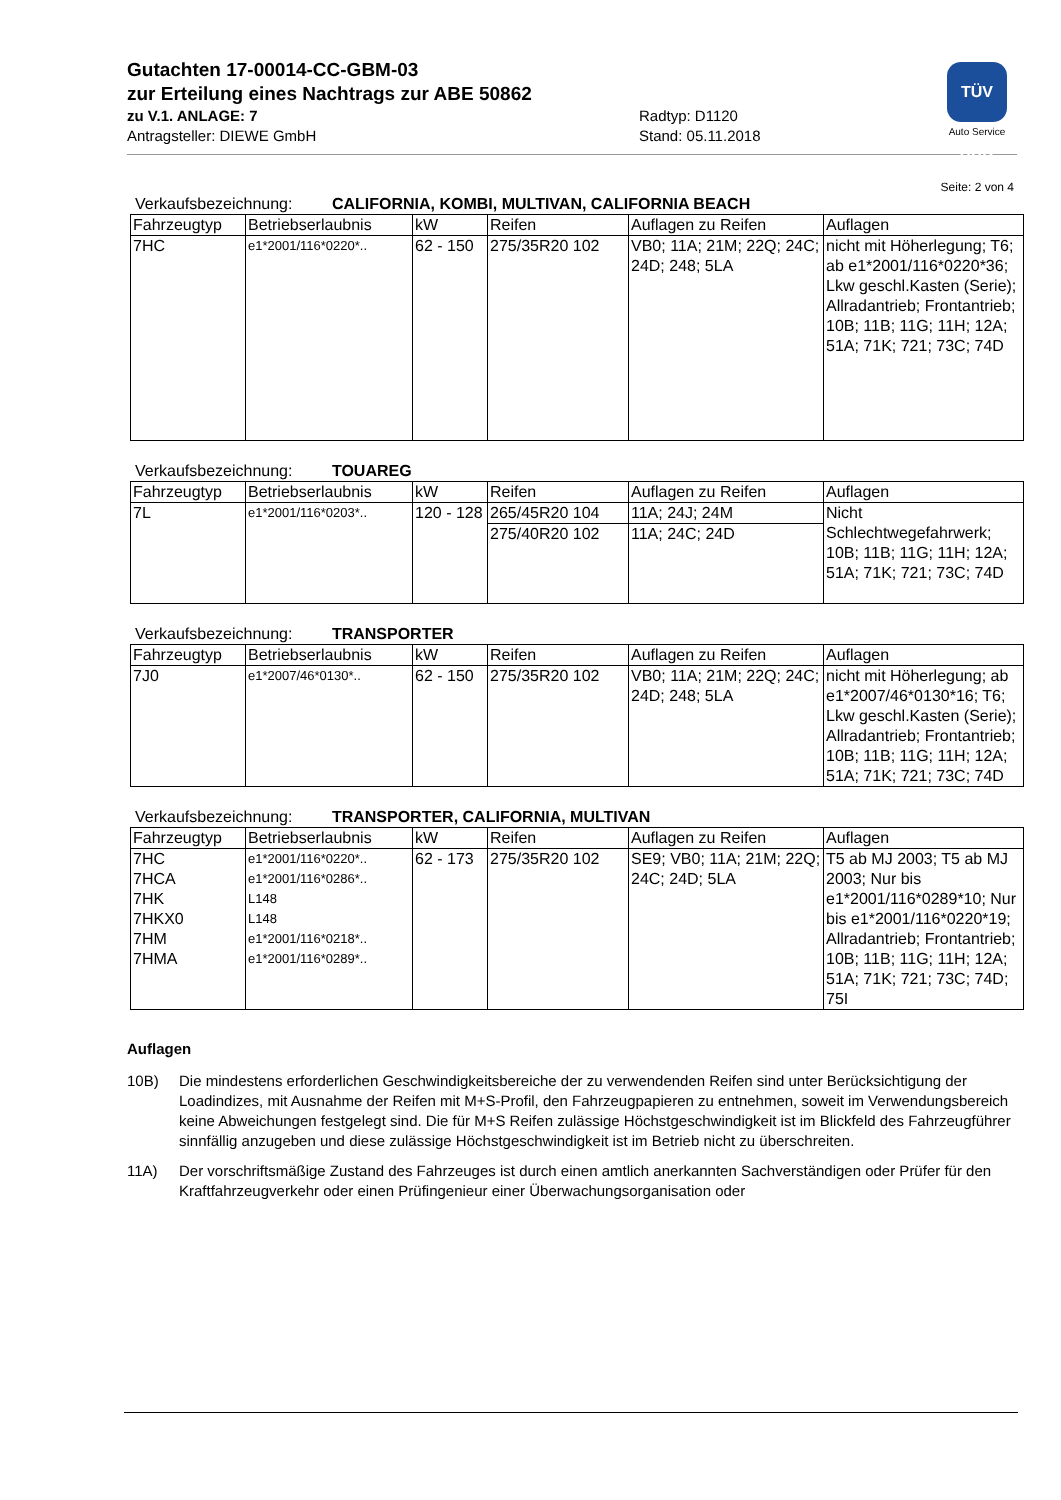Gutachten 17-00014-CC-GBM-03
zur Erteilung eines Nachtrags zur ABE 50862
zu V.1. ANLAGE: 7
Antragsteller: DIEWE GmbH
Radtyp: D1120
Stand: 05.11.2018
TÜV SÜD
Auto Service
Seite: 2 von 4
Verkaufsbezeichnung: CALIFORNIA, KOMBI, MULTIVAN, CALIFORNIA BEACH
| Fahrzeugtyp | Betriebserlaubnis | kW | Reifen | Auflagen zu Reifen | Auflagen |
| --- | --- | --- | --- | --- | --- |
| 7HC | e1*2001/116*0220*.. | 62 - 150 | 275/35R20 102 | VB0; 11A; 21M; 22Q; 24C; 24D; 248; 5LA | nicht mit Höherlegung; T6; ab e1*2001/116*0220*36; Lkw geschl.Kasten (Serie); Allradantrieb; Frontantrieb; 10B; 11B; 11G; 11H; 12A; 51A; 71K; 721; 73C; 74D |
Verkaufsbezeichnung: TOUAREG
| Fahrzeugtyp | Betriebserlaubnis | kW | Reifen | Auflagen zu Reifen | Auflagen |
| --- | --- | --- | --- | --- | --- |
| 7L | e1*2001/116*0203*.. | 120 - 128 | 265/45R20 104 | 11A; 24J; 24M | Nicht Schlechtwegefahrwerk; 10B; 11B; 11G; 11H; 12A; 51A; 71K; 721; 73C; 74D |
| | | | 275/40R20 102 | 11A; 24C; 24D | |
Verkaufsbezeichnung: TRANSPORTER
| Fahrzeugtyp | Betriebserlaubnis | kW | Reifen | Auflagen zu Reifen | Auflagen |
| --- | --- | --- | --- | --- | --- |
| 7J0 | e1*2007/46*0130*.. | 62 - 150 | 275/35R20 102 | VB0; 11A; 21M; 22Q; 24C; 24D; 248; 5LA | nicht mit Höherlegung; ab e1*2007/46*0130*16; T6; Lkw geschl.Kasten (Serie); Allradantrieb; Frontantrieb; 10B; 11B; 11G; 11H; 12A; 51A; 71K; 721; 73C; 74D |
Verkaufsbezeichnung: TRANSPORTER, CALIFORNIA, MULTIVAN
| Fahrzeugtyp | Betriebserlaubnis | kW | Reifen | Auflagen zu Reifen | Auflagen |
| --- | --- | --- | --- | --- | --- |
| 7HC 7HCA 7HK 7HKX0 7HM 7HMA | e1*2001/116*0220*.. e1*2001/116*0286*.. L148 L148 e1*2001/116*0218*.. e1*2001/116*0289*.. | 62 - 173 | 275/35R20 102 | SE9; VB0; 11A; 21M; 22Q; 24C; 24D; 5LA | T5 ab MJ 2003; T5 ab MJ 2003; Nur bis e1*2001/116*0289*10; Nur bis e1*2001/116*0220*19; Allradantrieb; Frontantrieb; 10B; 11B; 11G; 11H; 12A; 51A; 71K; 721; 73C; 74D; 75I |
Auflagen
10B) Die mindestens erforderlichen Geschwindigkeitsbereiche der zu verwendenden Reifen sind unter Berücksichtigung der Loadindizes, mit Ausnahme der Reifen mit M+S-Profil, den Fahrzeugpapieren zu entnehmen, soweit im Verwendungsbereich keine Abweichungen festgelegt sind. Die für M+S Reifen zulässige Höchstgeschwindigkeit ist im Blickfeld des Fahrzeugführer sinnfällig anzugeben und diese zulässige Höchstgeschwindigkeit ist im Betrieb nicht zu überschreiten.
11A) Der vorschriftsmäßige Zustand des Fahrzeuges ist durch einen amtlich anerkannten Sachverständigen oder Prüfer für den Kraftfahrzeugverkehr oder einen Prüfingenieur einer Überwachungsorganisation oder